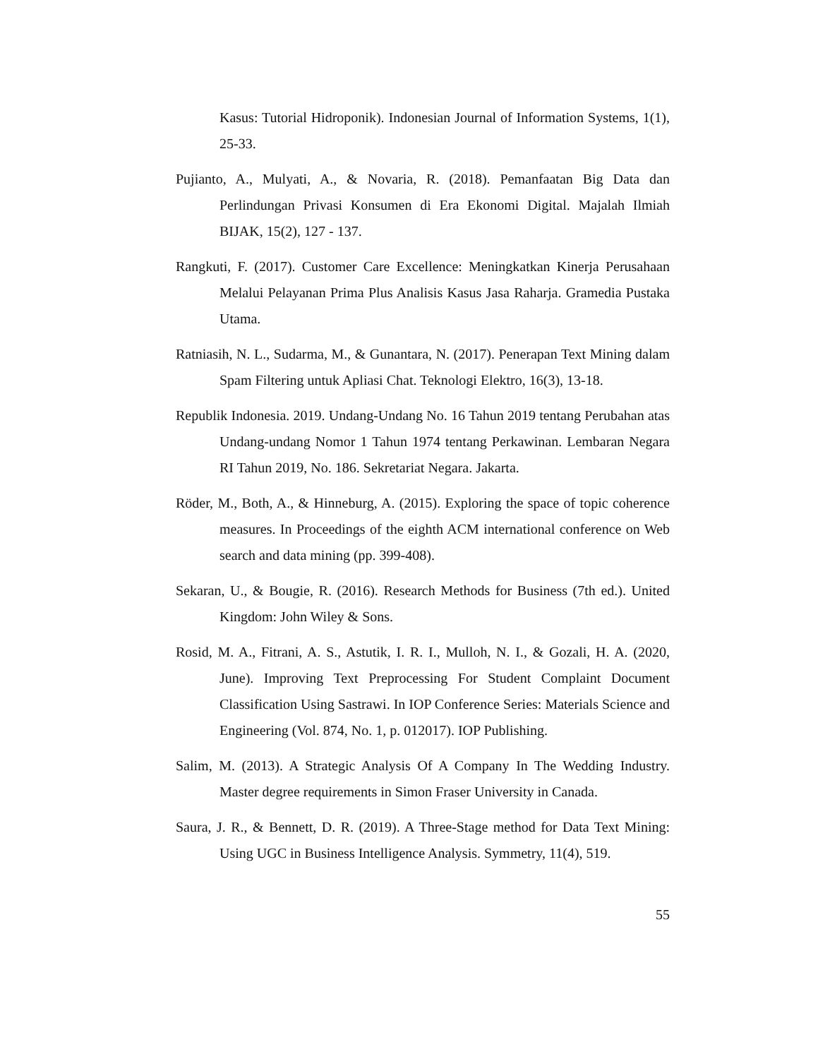Kasus: Tutorial Hidroponik). Indonesian Journal of Information Systems, 1(1), 25-33.
Pujianto, A., Mulyati, A., & Novaria, R. (2018). Pemanfaatan Big Data dan Perlindungan Privasi Konsumen di Era Ekonomi Digital. Majalah Ilmiah BIJAK, 15(2), 127 - 137.
Rangkuti, F. (2017). Customer Care Excellence: Meningkatkan Kinerja Perusahaan Melalui Pelayanan Prima Plus Analisis Kasus Jasa Raharja. Gramedia Pustaka Utama.
Ratniasih, N. L., Sudarma, M., & Gunantara, N. (2017). Penerapan Text Mining dalam Spam Filtering untuk Apliasi Chat. Teknologi Elektro, 16(3), 13-18.
Republik Indonesia. 2019. Undang-Undang No. 16 Tahun 2019 tentang Perubahan atas Undang-undang Nomor 1 Tahun 1974 tentang Perkawinan. Lembaran Negara RI Tahun 2019, No. 186. Sekretariat Negara. Jakarta.
Röder, M., Both, A., & Hinneburg, A. (2015). Exploring the space of topic coherence measures. In Proceedings of the eighth ACM international conference on Web search and data mining (pp. 399-408).
Sekaran, U., & Bougie, R. (2016). Research Methods for Business (7th ed.). United Kingdom: John Wiley & Sons.
Rosid, M. A., Fitrani, A. S., Astutik, I. R. I., Mulloh, N. I., & Gozali, H. A. (2020, June). Improving Text Preprocessing For Student Complaint Document Classification Using Sastrawi. In IOP Conference Series: Materials Science and Engineering (Vol. 874, No. 1, p. 012017). IOP Publishing.
Salim, M. (2013). A Strategic Analysis Of A Company In The Wedding Industry. Master degree requirements in Simon Fraser University in Canada.
Saura, J. R., & Bennett, D. R. (2019). A Three-Stage method for Data Text Mining: Using UGC in Business Intelligence Analysis. Symmetry, 11(4), 519.
55